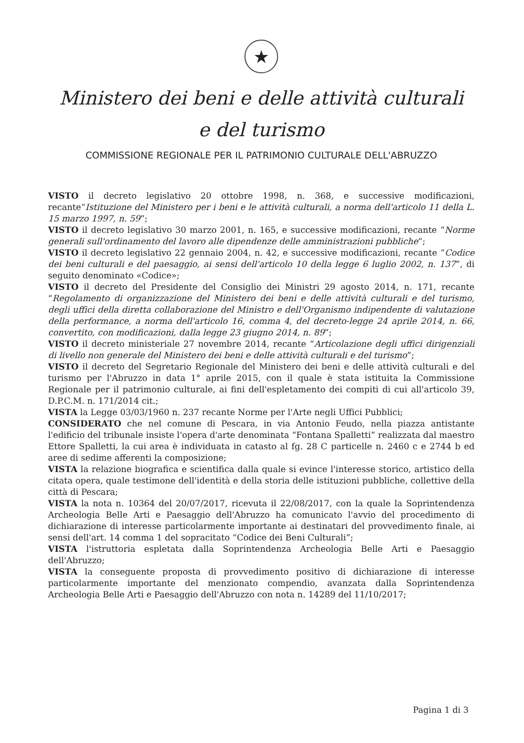★
Ministero dei beni e delle attività culturali
e del turismo
COMMISSIONE REGIONALE PER IL PATRIMONIO CULTURALE DELL'ABRUZZO
VISTO il decreto legislativo 20 ottobre 1998, n. 368, e successive modificazioni, recante“Istituzione del Ministero per i beni e le attività culturali, a norma dell'articolo 11 della L. 15 marzo 1997, n. 59”;
VISTO il decreto legislativo 30 marzo 2001, n. 165, e successive modificazioni, recante “Norme generali sull'ordinamento del lavoro alle dipendenze delle amministrazioni pubbliche”;
VISTO il decreto legislativo 22 gennaio 2004, n. 42, e successive modificazioni, recante “Codice dei beni culturali e del paesaggio, ai sensi dell'articolo 10 della legge 6 luglio 2002, n. 137”, di seguito denominato «Codice»;
VISTO il decreto del Presidente del Consiglio dei Ministri 29 agosto 2014, n. 171, recante “Regolamento di organizzazione del Ministero dei beni e delle attività culturali e del turismo, degli uffici della diretta collaborazione del Ministro e dell'Organismo indipendente di valutazione della performance, a norma dell'articolo 16, comma 4, del decreto-legge 24 aprile 2014, n. 66, convertito, con modificazioni, dalla legge 23 giugno 2014, n. 89”;
VISTO il decreto ministeriale 27 novembre 2014, recante “Articolazione degli uffici dirigenziali di livello non generale del Ministero dei beni e delle attività culturali e del turismo”;
VISTO il decreto del Segretario Regionale del Ministero dei beni e delle attività culturali e del turismo per l'Abruzzo in data 1° aprile 2015, con il quale è stata istituita la Commissione Regionale per il patrimonio culturale, ai fini dell'espletamento dei compiti di cui all'articolo 39, D.P.C.M. n. 171/2014 cit.;
VISTA la Legge 03/03/1960 n. 237 recante Norme per l'Arte negli Uffici Pubblici;
CONSIDERATO che nel comune di Pescara, in via Antonio Feudo, nella piazza antistante l'edificio del tribunale insiste l'opera d'arte denominata “Fontana Spalletti” realizzata dal maestro Ettore Spalletti, la cui area è individuata in catasto al fg. 28 C particelle n. 2460 c e 2744 b ed aree di sedime afferenti la composizione;
VISTA la relazione biografica e scientifica dalla quale si evince l'interesse storico, artistico della citata opera, quale testimone dell'identità e della storia delle istituzioni pubbliche, collettive della città di Pescara;
VISTA la nota n. 10364 del 20/07/2017, ricevuta il 22/08/2017, con la quale la Soprintendenza Archeologia Belle Arti e Paesaggio dell'Abruzzo ha comunicato l'avvio del procedimento di dichiarazione di interesse particolarmente importante ai destinatari del provvedimento finale, ai sensi dell'art. 14 comma 1 del sopracitato “Codice dei Beni Culturali”;
VISTA l'istruttoria espletata dalla Soprintendenza Archeologia Belle Arti e Paesaggio dell'Abruzzo;
VISTA la conseguente proposta di provvedimento positivo di dichiarazione di interesse particolarmente importante del menzionato compendio, avanzata dalla Soprintendenza Archeologia Belle Arti e Paesaggio dell'Abruzzo con nota n. 14289 del 11/10/2017;
Pagina 1 di 3